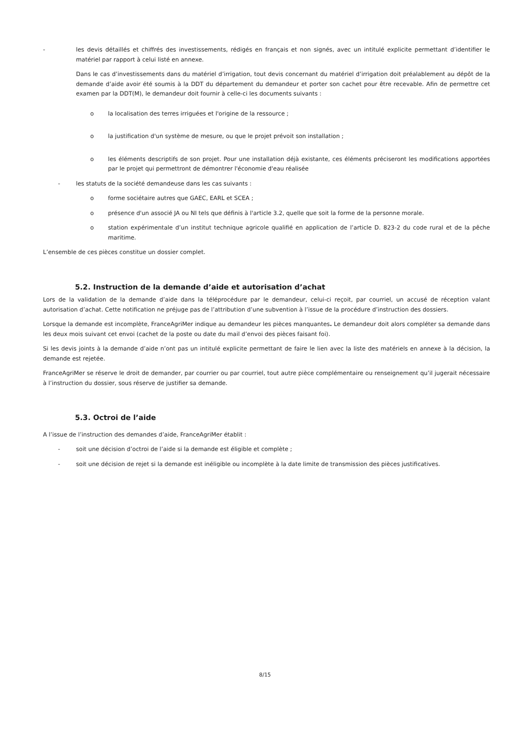- les devis détaillés et chiffrés des investissements, rédigés en français et non signés, avec un intitulé explicite permettant d’identifier le matériel par rapport à celui listé en annexe.
Dans le cas d’investissements dans du matériel d’irrigation, tout devis concernant du matériel d’irrigation doit préalablement au dépôt de la demande d’aide avoir été soumis à la DDT du département du demandeur et porter son cachet pour être recevable. Afin de permettre cet examen par la DDT(M), le demandeur doit fournir à celle-ci les documents suivants :
o la localisation des terres irriguées et l'origine de la ressource ;
o la justification d'un système de mesure, ou que le projet prévoit son installation ;
o les éléments descriptifs de son projet. Pour une installation déjà existante, ces éléments préciseront les modifications apportées par le projet qui permettront de démontrer l'économie d'eau réalisée
- les statuts de la société demandeuse dans les cas suivants :
o forme sociétaire autres que GAEC, EARL et SCEA ;
o présence d'un associé JA ou NI tels que définis à l'article 3.2, quelle que soit la forme de la personne morale.
o station expérimentale d’un institut technique agricole qualifié en application de l’article D. 823-2 du code rural et de la pêche maritime.
L’ensemble de ces pièces constitue un dossier complet.
5.2. Instruction de la demande d’aide et autorisation d’achat
Lors de la validation de la demande d’aide dans la téléprocédure par le demandeur, celui-ci reçoit, par courriel, un accusé de réception valant autorisation d’achat. Cette notification ne préjuge pas de l’attribution d’une subvention à l’issue de la procédure d’instruction des dossiers.
Lorsque la demande est incomplète, FranceAgriMer indique au demandeur les pièces manquantes. Le demandeur doit alors compléter sa demande dans les deux mois suivant cet envoi (cachet de la poste ou date du mail d’envoi des pièces faisant foi).
Si les devis joints à la demande d’aide n’ont pas un intitulé explicite permettant de faire le lien avec la liste des matériels en annexe à la décision, la demande est rejetée.
FranceAgriMer se réserve le droit de demander, par courrier ou par courriel, tout autre pièce complémentaire ou renseignement qu’il jugerait nécessaire à l’instruction du dossier, sous réserve de justifier sa demande.
5.3. Octroi de l’aide
A l’issue de l’instruction des demandes d’aide, FranceAgriMer établit :
- soit une décision d’octroi de l’aide si la demande est éligible et complète ;
- soit une décision de rejet si la demande est inéligible ou incomplète à la date limite de transmission des pièces justificatives.
8/15